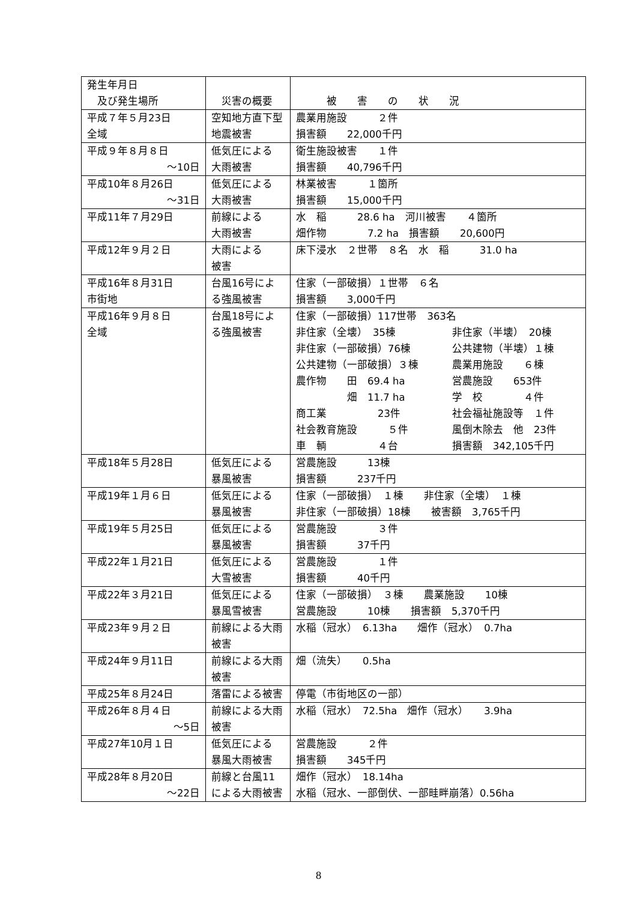| 発生年月日 及び発生場所 | 災害の概要 | 被 害 の 状 況 |
| --- | --- | --- |
| 平成７年５月23日 全域 | 空知地方直下型地震被害 | 農業用施設 ２件 損害額 22,000千円 |
| 平成９年８月８日 ～10日 | 低気圧による 大雨被害 | 衛生施設被害 １件 損害額 40,796千円 |
| 平成10年８月26日 ～31日 | 低気圧による 大雨被害 | 林業被害 １箇所 損害額 15,000千円 |
| 平成11年７月29日 | 前線による 大雨被害 | 水 稲 28.6 ha 河川被害 ４箇所 畑作物 7.2 ha 損害額 20,600円 |
| 平成12年９月２日 | 大雨による 被害 | 床下浸水 ２世帯 ８名 水 稲 31.0 ha |
| 平成16年８月31日 市街地 | 台風16号による強風被害 | 住家（一部破損）１世帯 ６名 損害額 3,000千円 |
| 平成16年９月８日 全域 | 台風18号による強風被害 | 住家（一部破損）117世帯 363名 非住家（全壊） 35棟 非住家（半壊） 20棟 非住家（一部破損）76棟 公共建物（半壊）１棟 公共建物（一部破損）３棟 農業用施設 ６棟 農作物 田 69.4 ha 営農施設 653件 畑 11.7 ha 学 校 ４件 商工業 23件 社会福祉施設等 １件 社会教育施設 ５件 風倒木除去 他 23件 車 輌 ４台 損害額 342,105千円 |
| 平成18年５月28日 | 低気圧による 暴風被害 | 営農施設 13棟 損害額 237千円 |
| 平成19年１月６日 | 低気圧による 暴風被害 | 住家（一部破損） １棟 非住家（全壊） １棟 非住家（一部破損）18棟 被害額 3,765千円 |
| 平成19年５月25日 | 低気圧による 暴風被害 | 営農施設 ３件 損害額 37千円 |
| 平成22年１月21日 | 低気圧による 大雪被害 | 営農施設 １件 損害額 40千円 |
| 平成22年３月21日 | 低気圧による 暴風雪被害 | 住家（一部破損） ３棟 農業施設 10棟 営農施設 10棟 損害額 5,370千円 |
| 平成23年９月２日 | 前線による大雨被害 | 水稲（冠水） 6.13ha 畑作（冠水） 0.7ha |
| 平成24年９月11日 | 前線による大雨被害 | 畑（流失） 0.5ha |
| 平成25年８月24日 | 落雷による被害 | 停電（市街地区の一部） |
| 平成26年８月４日 ～5日 | 前線による大雨被害 | 水稲（冠水） 72.5ha 畑作（冠水） 3.9ha |
| 平成27年10月１日 | 低気圧による 暴風大雨被害 | 営農施設 ２件 損害額 345千円 |
| 平成28年８月20日 ～22日 | 前線と台風11による大雨被害 | 畑作（冠水） 18.14ha 水稲（冠水、一部倒伏、一部畦畔崩落）0.56ha |
8